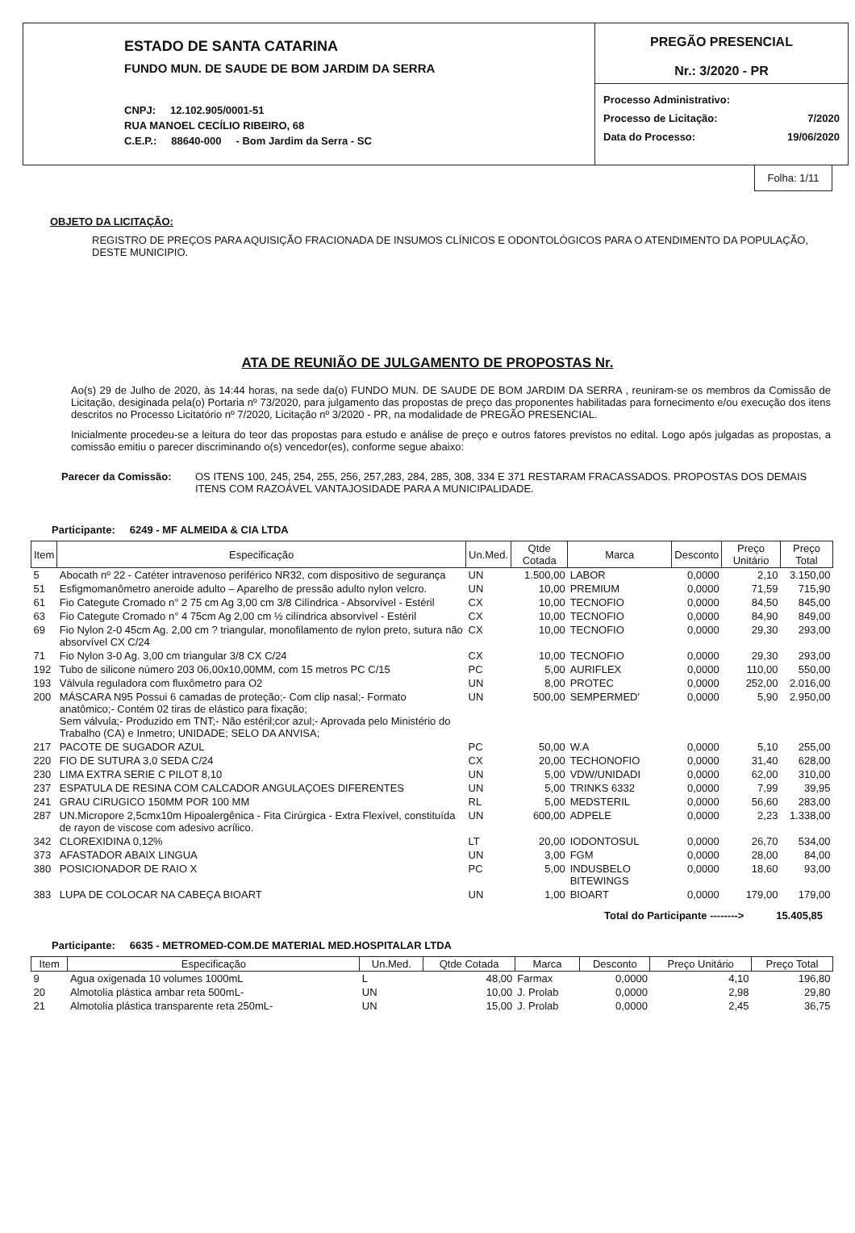ESTADO DE SANTA CATARINA
FUNDO MUN. DE SAUDE DE BOM JARDIM DA SERRA
CNPJ: 12.102.905/0001-51
RUA MANOEL CECÍLIO RIBEIRO, 68
C.E.P.: 88640-000 - Bom Jardim da Serra - SC
PREGÃO PRESENCIAL
Nr.: 3/2020 - PR
Processo Administrativo:
Processo de Licitação: 7/2020
Data do Processo: 19/06/2020
Folha: 1/11
OBJETO DA LICITAÇÃO:
REGISTRO DE PREÇOS PARA AQUISIÇÃO FRACIONADA DE INSUMOS CLÍNICOS E ODONTOLÓGICOS PARA O ATENDIMENTO DA POPULAÇÃO, DESTE MUNICIPIO.
ATA DE REUNIÃO DE JULGAMENTO DE PROPOSTAS Nr.
Ao(s) 29 de Julho de 2020, às 14:44 horas, na sede da(o) FUNDO MUN. DE SAUDE DE BOM JARDIM DA SERRA , reuniram-se os membros da Comissão de Licitação, desiginada pela(o) Portaria nº 73/2020, para julgamento das propostas de preço das proponentes habilitadas para fornecimento e/ou execução dos itens descritos no Processo Licitatório nº 7/2020, Licitação nº 3/2020 - PR, na modalidade de PREGÃO PRESENCIAL.
Inicialmente procedeu-se a leitura do teor das propostas para estudo e análise de preço e outros fatores previstos no edital. Logo após julgadas as propostas, a comissão emitiu o parecer discriminando o(s) vencedor(es), conforme segue abaixo:
Parecer da Comissão: OS ITENS 100, 245, 254, 255, 256, 257,283, 284, 285, 308, 334 E 371 RESTARAM FRACASSADOS. PROPOSTAS DOS DEMAIS ITENS COM RAZOÁVEL VANTAJOSIDADE PARA A MUNICIPALIDADE.
Participante: 6249 - MF ALMEIDA & CIA LTDA
| Item | Especificação | Un.Med. | Qtde Cotada | Marca | Desconto | Preço Unitário | Preço Total |
| --- | --- | --- | --- | --- | --- | --- | --- |
| 5 | Abocath nº 22 - Catéter intravenoso periférico NR32, com dispositivo de segurança | UN | 1.500,00 | LABOR | 0,0000 | 2,10 | 3.150,00 |
| 51 | Esfigmomanômetro aneroide adulto – Aparelho de pressão adulto nylon velcro. | UN | 10,00 | PREMIUM | 0,0000 | 71,59 | 715,90 |
| 61 | Fio Categute Cromado n° 2 75 cm Ag 3,00 cm 3/8 Cilíndrica - Absorvível - Estéril | CX | 10,00 | TECNOFIO | 0,0000 | 84,50 | 845,00 |
| 63 | Fio Categute Cromado n° 4 75cm Ag 2,00 cm ½ cilíndrica absorvível - Estéril | CX | 10,00 | TECNOFIO | 0,0000 | 84,90 | 849,00 |
| 69 | Fio Nylon 2-0 45cm Ag. 2,00 cm ? triangular, monofilamento de nylon preto, sutura não absorvível CX C/24 | CX | 10,00 | TECNOFIO | 0,0000 | 29,30 | 293,00 |
| 71 | Fio Nylon 3-0 Ag. 3,00 cm triangular 3/8 CX C/24 | CX | 10,00 | TECNOFIO | 0,0000 | 29,30 | 293,00 |
| 192 | Tubo de silicone número 203 06,00x10,00MM, com 15 metros PC C/15 | PC | 5,00 | AURIFLEX | 0,0000 | 110,00 | 550,00 |
| 193 | Válvula reguladora com fluxômetro para O2 | UN | 8,00 | PROTEC | 0,0000 | 252,00 | 2.016,00 |
| 200 | MÁSCARA N95 Possui 6 camadas de proteção;- Com clip nasal;- Formato anatômico;- Contém 02 tiras de elástico para fixação; Sem válvula;- Produzido em TNT;- Não estéril;cor azul;- Aprovada pelo Ministério do Trabalho (CA) e Inmetro; UNIDADE; SELO DA ANVISA; | UN | 500,00 | SEMPERMED' | 0,0000 | 5,90 | 2.950,00 |
| 217 | PACOTE DE SUGADOR AZUL | PC | 50,00 | W.A | 0,0000 | 5,10 | 255,00 |
| 220 | FIO DE SUTURA 3,0 SEDA C/24 | CX | 20,00 | TECHONOFIO | 0,0000 | 31,40 | 628,00 |
| 230 | LIMA EXTRA SERIE C PILOT 8,10 | UN | 5,00 | VDW/UNIDADI | 0,0000 | 62,00 | 310,00 |
| 237 | ESPATULA DE RESINA COM CALCADOR ANGULAÇOES DIFERENTES | UN | 5,00 | TRINKS 6332 | 0,0000 | 7,99 | 39,95 |
| 241 | GRAU CIRUGICO 150MM POR 100 MM | RL | 5,00 | MEDSTERIL | 0,0000 | 56,60 | 283,00 |
| 287 | UN.Micropore 2,5cmx10m Hipoalergênica - Fita Cirúrgica - Extra Flexível, constituída de rayon de viscose com adesivo acrílico. | UN | 600,00 | ADPELE | 0,0000 | 2,23 | 1.338,00 |
| 342 | CLOREXIDINA 0,12% | LT | 20,00 | IODONTOSUL | 0,0000 | 26,70 | 534,00 |
| 373 | AFASTADOR ABAIX LINGUA | UN | 3,00 | FGM | 0,0000 | 28,00 | 84,00 |
| 380 | POSICIONADOR DE RAIO X | PC | 5,00 | INDUSBELO BITEWINGS | 0,0000 | 18,60 | 93,00 |
| 383 | LUPA DE COLOCAR NA CABEÇA BIOART | UN | 1,00 | BIOART | 0,0000 | 179,00 | 179,00 |
Total do Participante --------> 15.405,85
Participante: 6635 - METROMED-COM.DE MATERIAL MED.HOSPITALAR LTDA
| Item | Especificação | Un.Med. | Qtde Cotada | Marca | Desconto | Preço Unitário | Preço Total |
| --- | --- | --- | --- | --- | --- | --- | --- |
| 9 | Agua oxigenada 10 volumes 1000mL | L | 48,00 | Farmax | 0,0000 | 4,10 | 196,80 |
| 20 | Almotolia plástica ambar reta 500mL- | UN | 10,00 | J. Prolab | 0,0000 | 2,98 | 29,80 |
| 21 | Almotolia plástica transparente reta 250mL- | UN | 15,00 | J. Prolab | 0,0000 | 2,45 | 36,75 |